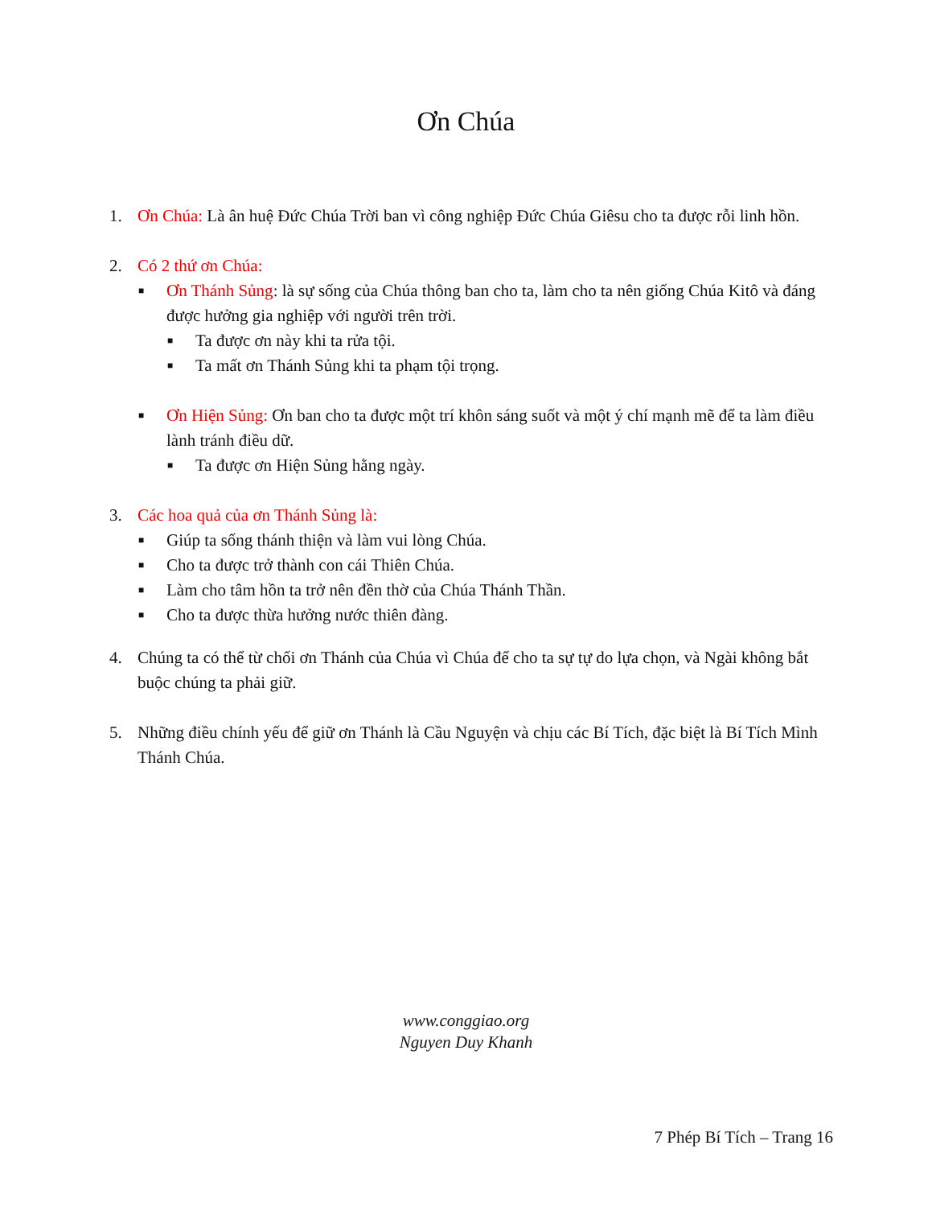Ơn Chúa
1. Ơn Chúa: Là ân huệ Đức Chúa Trời ban vì công nghiệp Đức Chúa Giêsu cho ta được rỗi linh hồn.
2. Có 2 thứ ơn Chúa:
■
Ơn Thánh Sủng: là sự sống của Chúa thông ban cho ta, làm cho ta nên giống Chúa Kitô và đáng được hưởng gia nghiệp với người trên trời.
■
Ta được ơn này khi ta rửa tội.
■
Ta mất ơn Thánh Sủng khi ta phạm tội trọng.
■
Ơn Hiện Sủng: Ơn ban cho ta được một trí khôn sáng suốt và một ý chí mạnh mẽ để ta làm điều lành tránh điều dữ.
■
Ta được ơn Hiện Sủng hằng ngày.
3. Các hoa quả của ơn Thánh Sủng là:
■
Giúp ta sống thánh thiện và làm vui lòng Chúa.
■
Cho ta được trở thành con cái Thiên Chúa.
■
Làm cho tâm hồn ta trở nên đền thờ của Chúa Thánh Thần.
■
Cho ta được thừa hưởng nước thiên đàng.
4. Chúng ta có thể từ chối ơn Thánh của Chúa vì Chúa để cho ta sự tự do lựa chọn, và Ngài không bắt buộc chúng ta phải giữ.
5. Những điều chính yếu để giữ ơn Thánh là Cầu Nguyện và chịu các Bí Tích, đặc biệt là Bí Tích Mình Thánh Chúa.
www.conggiao.org
Nguyen Duy Khanh
7 Phép Bí Tích – Trang 16